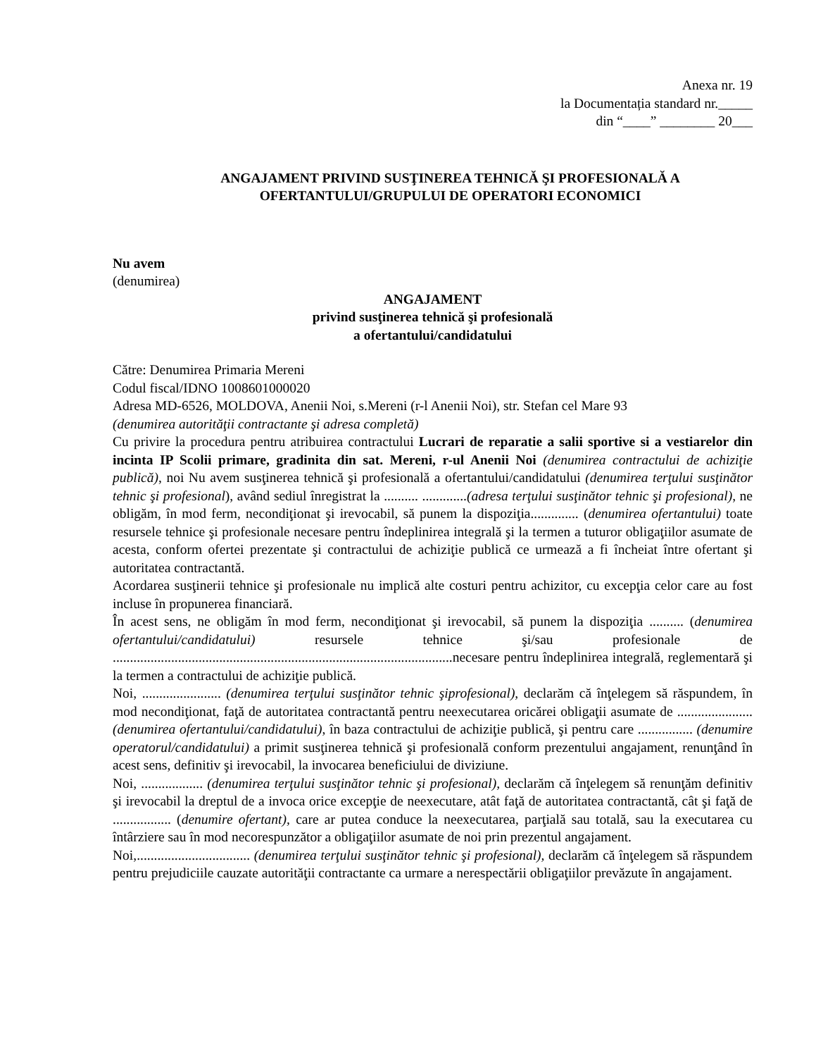Anexa nr. 19
la Documentația standard nr._____
din “____” ________ 20___
ANGAJAMENT PRIVIND SUSŢINEREA TEHNICĂ ŞI PROFESIONALĂ A
OFERTANTULUI/GRUPULUI DE OPERATORI ECONOMICI
Nu avem
(denumirea)
ANGAJAMENT
privind susţinerea tehnică şi profesională
a ofertantului/candidatului
Către: Denumirea Primaria Mereni
Codul fiscal/IDNO 1008601000020
Adresa MD-6526, MOLDOVA, Anenii Noi, s.Mereni (r-l Anenii Noi), str. Stefan cel Mare 93
(denumirea autorităţii contractante şi adresa completă)
Cu privire la procedura pentru atribuirea contractului Lucrari de reparatie a salii sportive si a vestiarelor din incinta IP Scolii primare, gradinita din sat. Mereni, r-ul Anenii Noi (denumirea contractului de achiziţie publică), noi Nu avem susţinerea tehnică şi profesională a ofertantului/candidatului (denumirea terţului susţinător tehnic şi profesional), având sediul înregistrat la .......... .............(adresa terţului susţinător tehnic şi profesional), ne obligăm, în mod ferm, necondiţionat şi irevocabil, să punem la dispoziţia.............. (denumirea ofertantului) toate resursele tehnice şi profesionale necesare pentru îndeplinirea integrală şi la termen a tuturor obligaţiilor asumate de acesta, conform ofertei prezentate şi contractului de achiziţie publică ce urmează a fi încheiat între ofertant şi autoritatea contractantă.
Acordarea susţinerii tehnice şi profesionale nu implică alte costuri pentru achizitor, cu excepţia celor care au fost incluse în propunerea financiară.
În acest sens, ne obligăm în mod ferm, necondiţionat şi irevocabil, să punem la dispoziţia .......... (denumirea ofertantului/candidatului) resursele tehnice şi/sau profesionale de ...................................................................................................necesare pentru îndeplinirea integrală, reglementară şi la termen a contractului de achiziţie publică.
Noi, ....................... (denumirea terţului susţinător tehnic şiprofesional), declarăm că înţelegem să răspundem, în mod necondiţionat, faţă de autoritatea contractantă pentru neexecutarea oricărei obligaţii asumate de ...................... (denumirea ofertantului/candidatului), în baza contractului de achiziţie publică, şi pentru care ................ (denumire operatorul/candidatului) a primit susţinerea tehnică şi profesională conform prezentului angajament, renunţând în acest sens, definitiv şi irevocabil, la invocarea beneficiului de diviziune.
Noi, .................. (denumirea terţului susţinător tehnic şi profesional), declarăm că înţelegem să renunţăm definitiv şi irevocabil la dreptul de a invoca orice excepţie de neexecutare, atât faţă de autoritatea contractantă, cât şi faţă de ................. (denumire ofertant), care ar putea conduce la neexecutarea, parţială sau totală, sau la executarea cu întârziere sau în mod necorespunzător a obligaţiilor asumate de noi prin prezentul angajament.
Noi,................................. (denumirea terţului susţinător tehnic şi profesional), declarăm că înţelegem să răspundem pentru prejudiciile cauzate autorităţii contractante ca urmare a nerespectării obligaţiilor prevăzute în angajament.